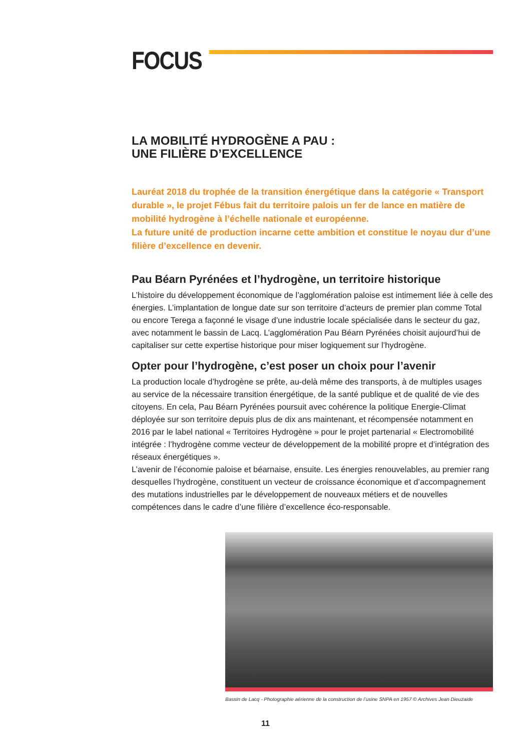FOCUS
LA MOBILITÉ HYDROGÈNE A PAU :
UNE FILIÈRE D’EXCELLENCE
Lauréat 2018 du trophée de la transition énergétique dans la catégorie « Transport durable », le projet Fébus fait du territoire palois un fer de lance en matière de mobilité hydrogène à l’échelle nationale et européenne.
La future unité de production incarne cette ambition et constitue le noyau dur d’une filière d’excellence en devenir.
Pau Béarn Pyrénées et l’hydrogène, un territoire historique
L’histoire du développement économique de l’agglomération paloise est intimement liée à celle des énergies. L’implantation de longue date sur son territoire d’acteurs de premier plan comme Total ou encore Terega a façonné le visage d’une industrie locale spécialisée dans le secteur du gaz, avec notamment le bassin de Lacq. L’agglomération Pau Béarn Pyrénées choisit aujourd’hui de capitaliser sur cette expertise historique pour miser logiquement sur l’hydrogène.
Opter pour l’hydrogène, c’est poser un choix pour l’avenir
La production locale d’hydrogène se prête, au-delà même des transports, à de multiples usages au service de la nécessaire transition énergétique, de la santé publique et de qualité de vie des citoyens. En cela, Pau Béarn Pyrénées poursuit avec cohérence la politique Energie-Climat déployée sur son territoire depuis plus de dix ans maintenant, et récompensée notamment en 2016 par le label national « Territoires Hydrogène » pour le projet partenarial « Electromobilité intégrée : l’hydrogène comme vecteur de développement de la mobilité propre et d’intégration des réseaux énergétiques ».
L’avenir de l’économie paloise et béarnaise, ensuite. Les énergies renouvelables, au premier rang desquelles l’hydrogène, constituent un vecteur de croissance économique et d’accompagnement des mutations industrielles par le développement de nouveaux métiers et de nouvelles compétences dans le cadre d’une filière d’excellence éco-responsable.
Bassin de Lacq - Photographie aérienne de la construction de l’usine SNPA en 1957 © Archives Jean Dieuzaide
11